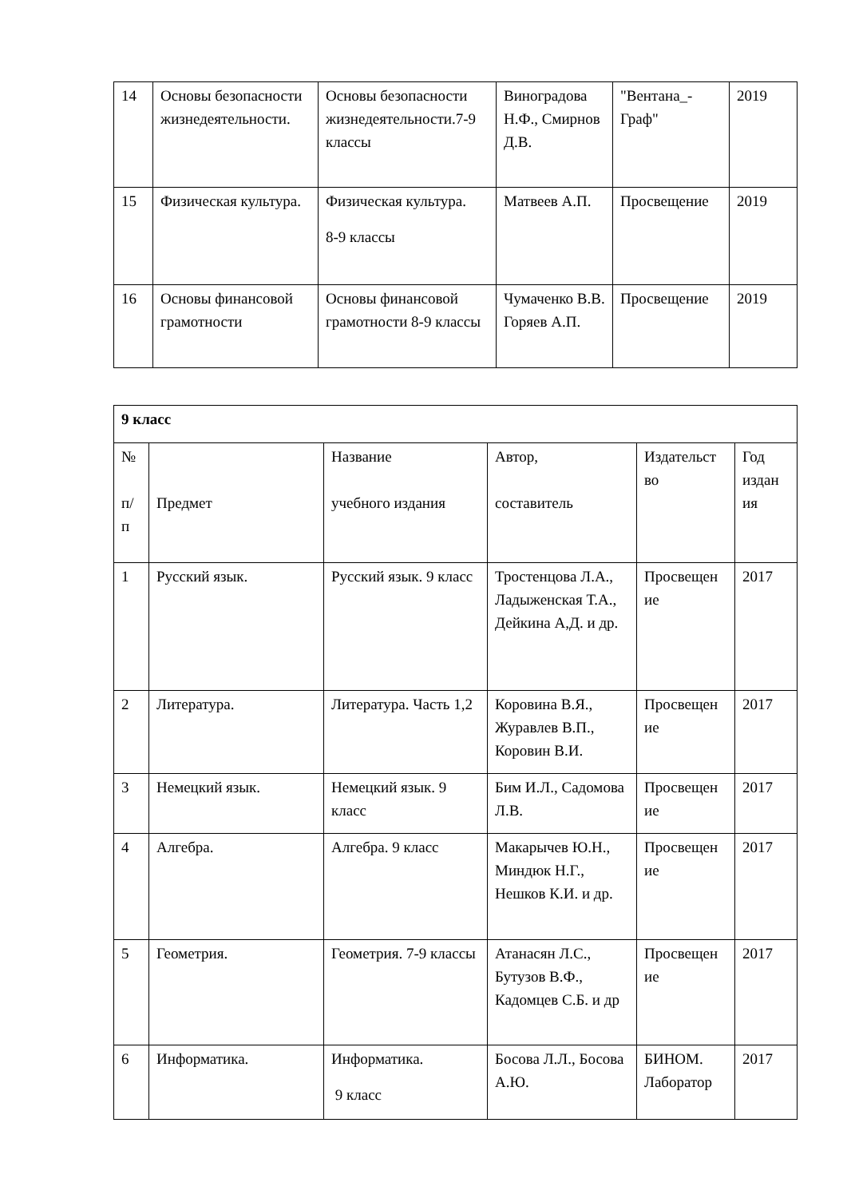| 14 | Основы безопасности жизнедеятельности. | Основы безопасности жизнедеятельности.7-9 классы | Виноградова Н.Ф., Смирнов Д.В. | "Вентана_-Граф" | 2019 |
| 15 | Физическая культура. | Физическая культура. 8-9 классы | Матвеев А.П. | Просвещение | 2019 |
| 16 | Основы финансовой грамотности | Основы финансовой грамотности 8-9 классы | Чумаченко В.В. Горяев А.П. | Просвещение | 2019 |
| 9 класс | | | | | |
| № п/ п | Предмет | Название учебного издания | Автор, составитель | Издательст во | Год издан ия |
| 1 | Русский язык. | Русский язык. 9 класс | Тростенцова Л.А., Ладыженская Т.А., Дейкина А,Д. и др. | Просвещен ие | 2017 |
| 2 | Литература. | Литература. Часть 1,2 | Коровина В.Я., Журавлев В.П., Коровин В.И. | Просвещен ие | 2017 |
| 3 | Немецкий язык. | Немецкий язык. 9 класс | Бим И.Л., Садомова Л.В. | Просвещен ие | 2017 |
| 4 | Алгебра. | Алгебра. 9 класс | Макарычев Ю.Н., Миндюк Н.Г., Нешков К.И. и др. | Просвещен ие | 2017 |
| 5 | Геометрия. | Геометрия. 7-9 классы | Атанасян Л.С., Бутузов В.Ф., Кадомцев С.Б. и др | Просвещен ие | 2017 |
| 6 | Информатика. | Информатика. 9 класс | Босова Л.Л., Босова А.Ю. | БИНОМ. Лаборатор | 2017 |